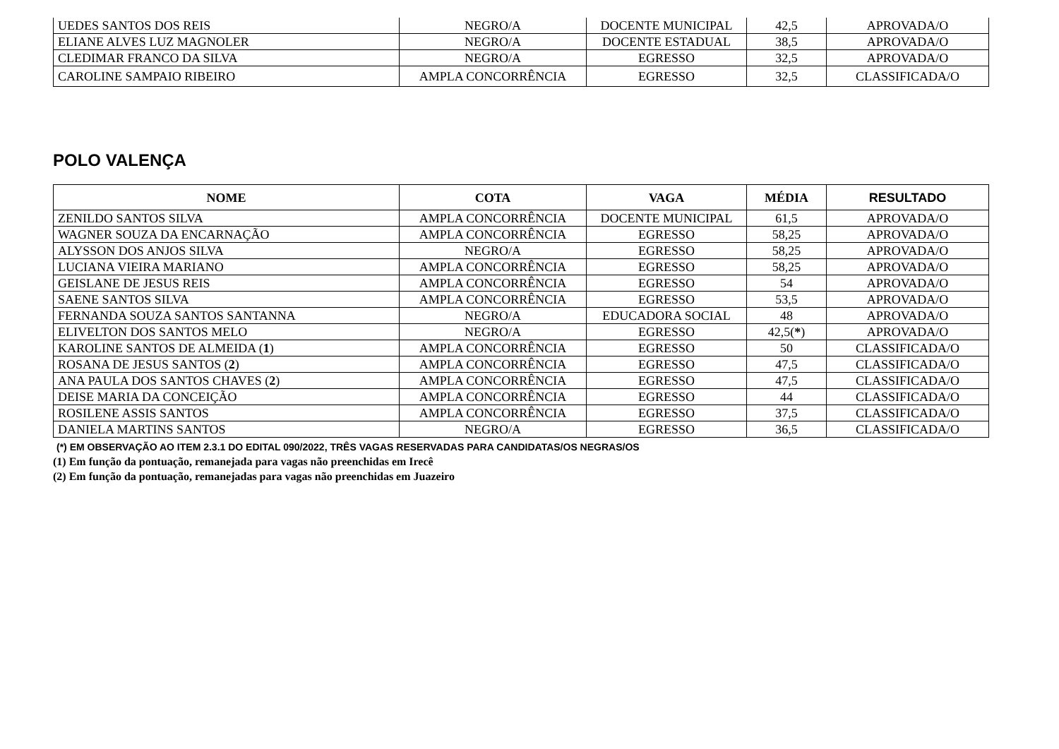| UEDES SANTOS DOS REIS | NEGRO/A | DOCENTE MUNICIPAL | 42,5 | APROVADA/O |
| ELIANE ALVES LUZ MAGNOLER | NEGRO/A | DOCENTE ESTADUAL | 38,5 | APROVADA/O |
| CLEDIMAR FRANCO DA SILVA | NEGRO/A | EGRESSO | 32,5 | APROVADA/O |
| CAROLINE SAMPAIO RIBEIRO | AMPLA CONCORRÊNCIA | EGRESSO | 32,5 | CLASSIFICADA/O |
POLO VALENÇA
| NOME | COTA | VAGA | MÉDIA | RESULTADO |
| --- | --- | --- | --- | --- |
| ZENILDO SANTOS SILVA | AMPLA CONCORRÊNCIA | DOCENTE MUNICIPAL | 61,5 | APROVADA/O |
| WAGNER SOUZA DA ENCARNAÇÃO | AMPLA CONCORRÊNCIA | EGRESSO | 58,25 | APROVADA/O |
| ALYSSON DOS ANJOS SILVA | NEGRO/A | EGRESSO | 58,25 | APROVADA/O |
| LUCIANA VIEIRA MARIANO | AMPLA CONCORRÊNCIA | EGRESSO | 58,25 | APROVADA/O |
| GEISLANE DE JESUS REIS | AMPLA CONCORRÊNCIA | EGRESSO | 54 | APROVADA/O |
| SAENE SANTOS SILVA | AMPLA CONCORRÊNCIA | EGRESSO | 53,5 | APROVADA/O |
| FERNANDA SOUZA SANTOS SANTANNA | NEGRO/A | EDUCADORA SOCIAL | 48 | APROVADA/O |
| ELIVELTON DOS SANTOS MELO | NEGRO/A | EGRESSO | 42,5( * ) | APROVADA/O |
| KAROLINE SANTOS DE ALMEIDA ( 1 ) | AMPLA CONCORRÊNCIA | EGRESSO | 50 | CLASSIFICADA/O |
| ROSANA DE JESUS SANTOS ( 2 ) | AMPLA CONCORRÊNCIA | EGRESSO | 47,5 | CLASSIFICADA/O |
| ANA PAULA DOS SANTOS CHAVES ( 2 ) | AMPLA CONCORRÊNCIA | EGRESSO | 47,5 | CLASSIFICADA/O |
| DEISE MARIA DA CONCEIÇÃO | AMPLA CONCORRÊNCIA | EGRESSO | 44 | CLASSIFICADA/O |
| ROSILENE ASSIS SANTOS | AMPLA CONCORRÊNCIA | EGRESSO | 37,5 | CLASSIFICADA/O |
| DANIELA MARTINS SANTOS | NEGRO/A | EGRESSO | 36,5 | CLASSIFICADA/O |
(*) EM OBSERVAÇÃO AO ITEM 2.3.1 DO EDITAL 090/2022, TRÊS VAGAS RESERVADAS PARA CANDIDATAS/OS NEGRAS/OS
(1) Em função da pontuação, remanejada para vagas não preenchidas em Irecê
(2) Em função da pontuação, remanejadas para vagas não preenchidas em Juazeiro